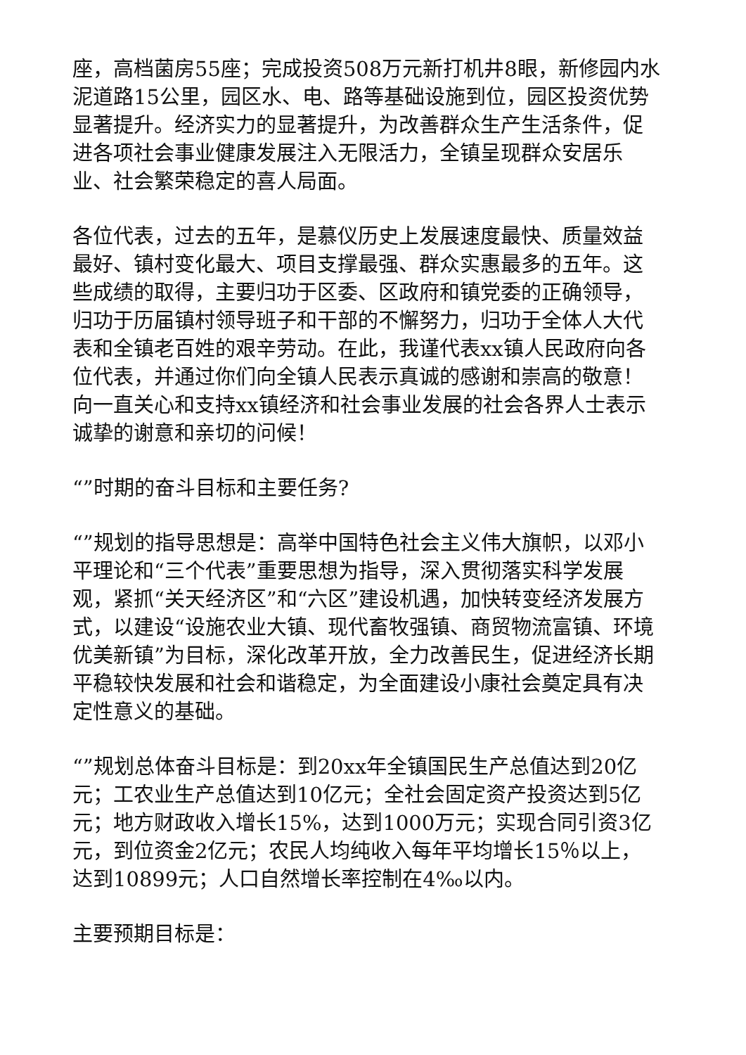座，高档菌房55座；完成投资508万元新打机井8眼，新修园内水泥道路15公里，园区水、电、路等基础设施到位，园区投资优势显著提升。经济实力的显著提升，为改善群众生产生活条件，促进各项社会事业健康发展注入无限活力，全镇呈现群众安居乐业、社会繁荣稳定的喜人局面。
各位代表，过去的五年，是慕仪历史上发展速度最快、质量效益最好、镇村变化最大、项目支撑最强、群众实惠最多的五年。这些成绩的取得，主要归功于区委、区政府和镇党委的正确领导，归功于历届镇村领导班子和干部的不懈努力，归功于全体人大代表和全镇老百姓的艰辛劳动。在此，我谨代表xx镇人民政府向各位代表，并通过你们向全镇人民表示真诚的感谢和崇高的敬意！向一直关心和支持xx镇经济和社会事业发展的社会各界人士表示诚挚的谢意和亲切的问候！
“”时期的奋斗目标和主要任务?
“”规划的指导思想是：高举中国特色社会主义伟大旗帜，以邓小平理论和“三个代表”重要思想为指导，深入贯彻落实科学发展观，紧抓“关天经济区”和“六区”建设机遇，加快转变经济发展方式，以建设“设施农业大镇、现代畜牧强镇、商贸物流富镇、环境优美新镇”为目标，深化改革开放，全力改善民生，促进经济长期平稳较快发展和社会和谐稳定，为全面建设小康社会奠定具有决定性意义的基础。
“”规划总体奋斗目标是：到20xx年全镇国民生产总值达到20亿元；工农业生产总值达到10亿元；全社会固定资产投资达到5亿元；地方财政收入增长15%，达到1000万元；实现合同引资3亿元，到位资金2亿元；农民人均纯收入每年平均增长15％以上，达到10899元；人口自然增长率控制在4‰以内。
主要预期目标是：